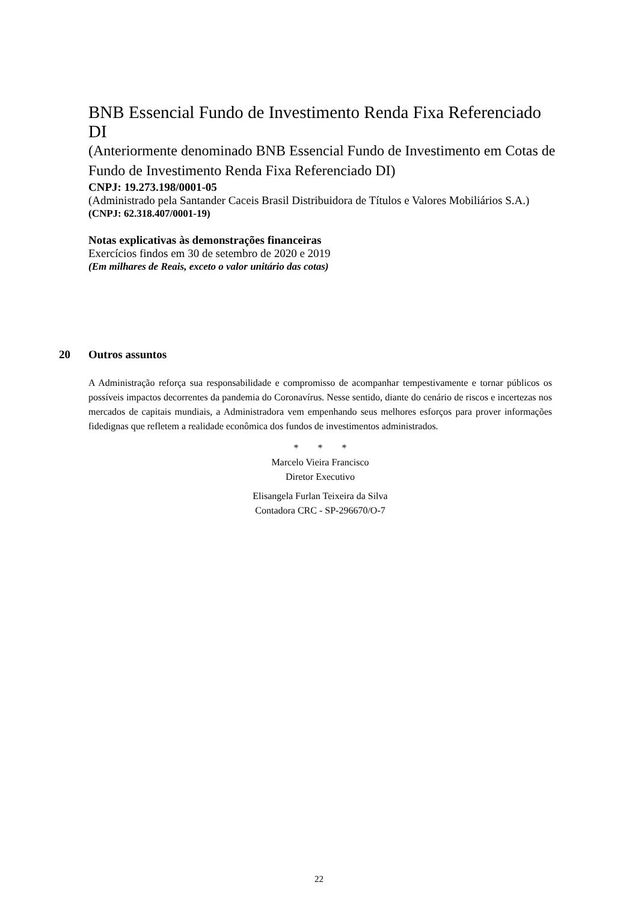BNB Essencial Fundo de Investimento Renda Fixa Referenciado DI
(Anteriormente denominado BNB Essencial Fundo de Investimento em Cotas de Fundo de Investimento Renda Fixa Referenciado DI)
CNPJ: 19.273.198/0001-05
(Administrado pela Santander Caceis Brasil Distribuidora de Títulos e Valores Mobiliários S.A.)
(CNPJ: 62.318.407/0001-19)
Notas explicativas às demonstrações financeiras
Exercícios findos em 30 de setembro de 2020 e 2019
(Em milhares de Reais, exceto o valor unitário das cotas)
20 Outros assuntos
A Administração reforça sua responsabilidade e compromisso de acompanhar tempestivamente e tornar públicos os possíveis impactos decorrentes da pandemia do Coronavírus. Nesse sentido, diante do cenário de riscos e incertezas nos mercados de capitais mundiais, a Administradora vem empenhando seus melhores esforços para prover informações fidedignas que refletem a realidade econômica dos fundos de investimentos administrados.
* * *
Marcelo Vieira Francisco
Diretor Executivo
Elisangela Furlan Teixeira da Silva
Contadora CRC - SP-296670/O-7
22